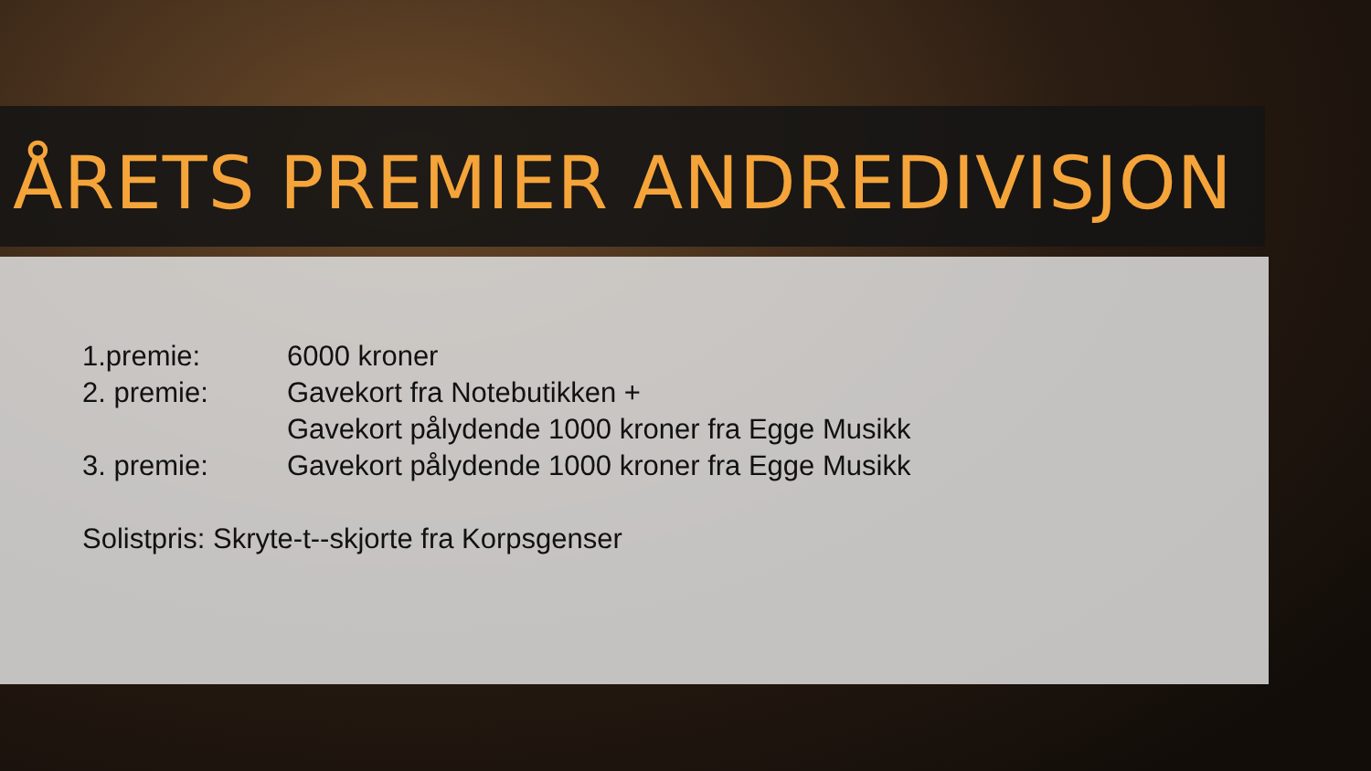ÅRETS PREMIER ANDREDIVISJON
1.premie: 6000 kroner
2. premie: Gavekort fra Notebutikken +
Gavekort pålydende 1000 kroner fra Egge Musikk
3. premie: Gavekort pålydende 1000 kroner fra Egge Musikk
Solistpris: Skryte-t--skjorte fra Korpsgenser